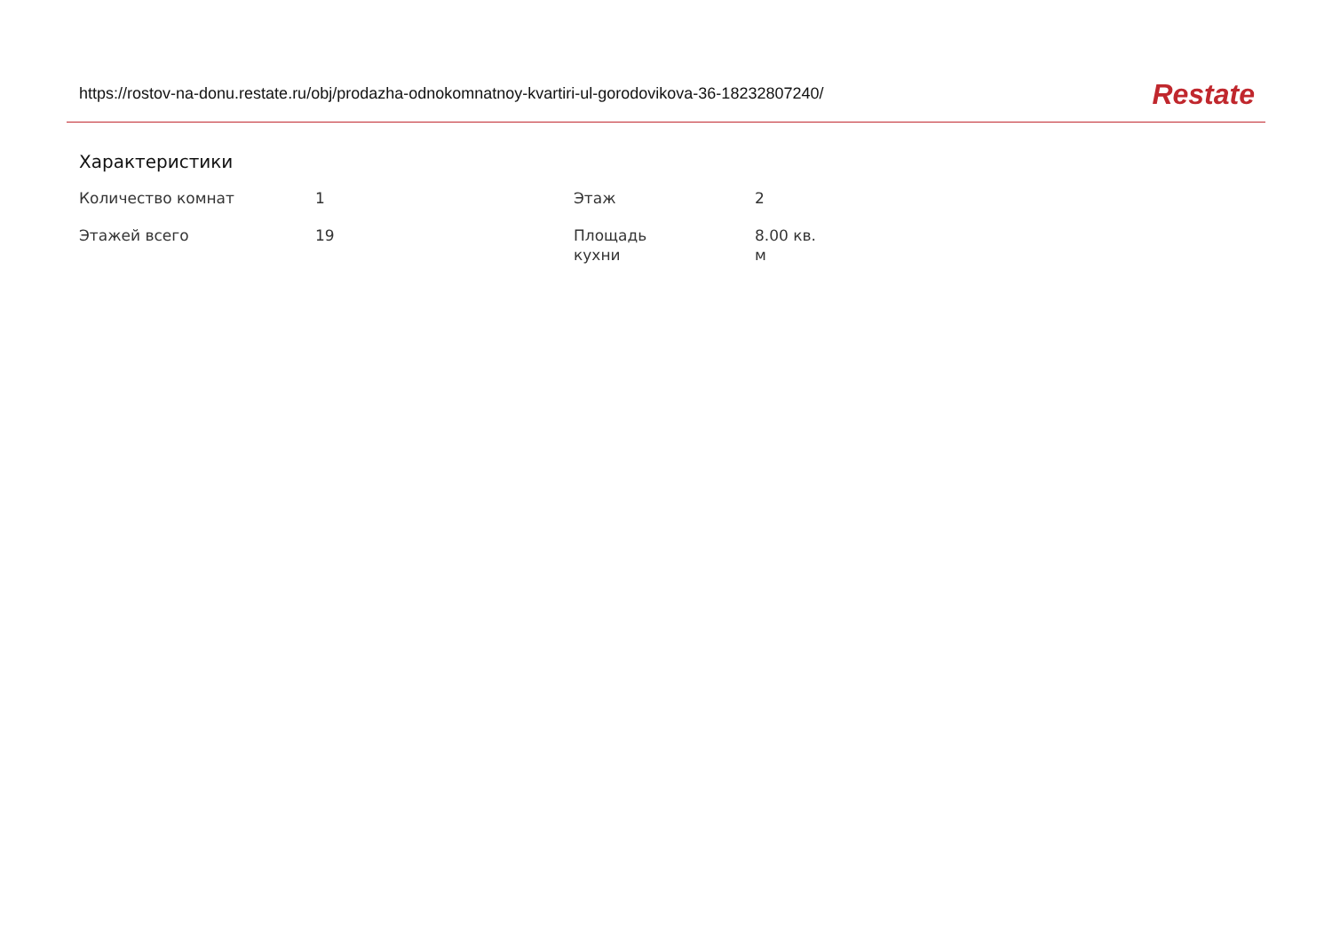https://rostov-na-donu.restate.ru/obj/prodazha-odnokomnatnoy-kvartiri-ul-gorodovikova-36-18232807240/ Restate
Характеристики
| Количество комнат | 1 | Этаж | 2 |
| Этажей всего | 19 | Площадь кухни | 8.00 кв. м |